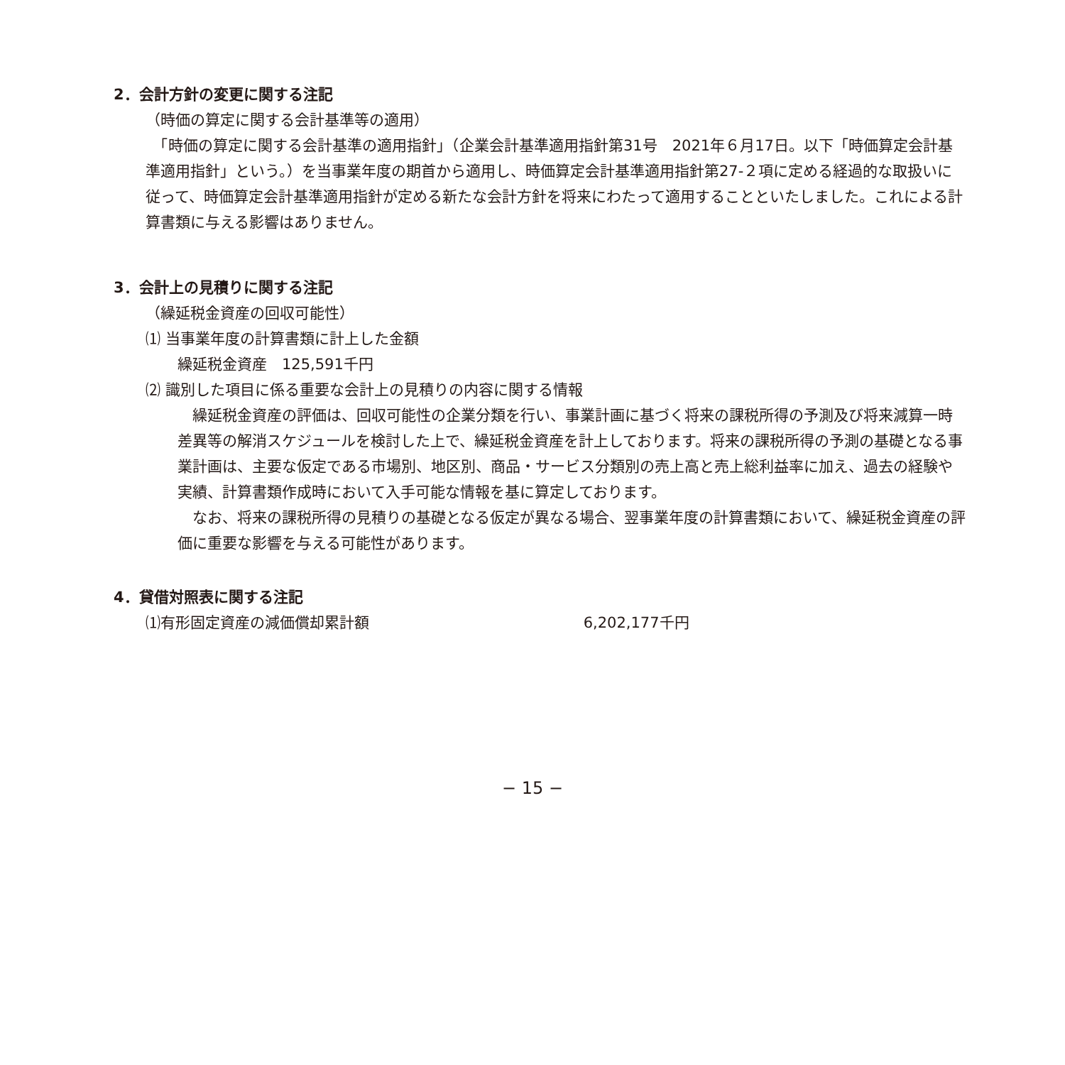2．会計方針の変更に関する注記
（時価の算定に関する会計基準等の適用）
　「時価の算定に関する会計基準の適用指針」（企業会計基準適用指針第31号　2021年６月17日。以下「時価算定会計基準適用指針」という。）を当事業年度の期首から適用し、時価算定会計基準適用指針第27-２項に定める経過的な取扱いに従って、時価算定会計基準適用指針が定める新たな会計方針を将来にわたって適用することといたしました。これによる計算書類に与える影響はありません。
3．会計上の見積りに関する注記
（繰延税金資産の回収可能性）
⑴ 当事業年度の計算書類に計上した金額
繰延税金資産　125,591千円
⑵ 識別した項目に係る重要な会計上の見積りの内容に関する情報
　繰延税金資産の評価は、回収可能性の企業分類を行い、事業計画に基づく将来の課税所得の予測及び将来減算一時差異等の解消スケジュールを検討した上で、繰延税金資産を計上しております。将来の課税所得の予測の基礎となる事業計画は、主要な仮定である市場別、地区別、商品・サービス分類別の売上高と売上総利益率に加え、過去の経験や実績、計算書類作成時において入手可能な情報を基に算定しております。
　なお、将来の課税所得の見積りの基礎となる仮定が異なる場合、翌事業年度の計算書類において、繰延税金資産の評価に重要な影響を与える可能性があります。
4．貸借対照表に関する注記
⑴有形固定資産の減価償却累計額 6,202,177千円
− 15 −